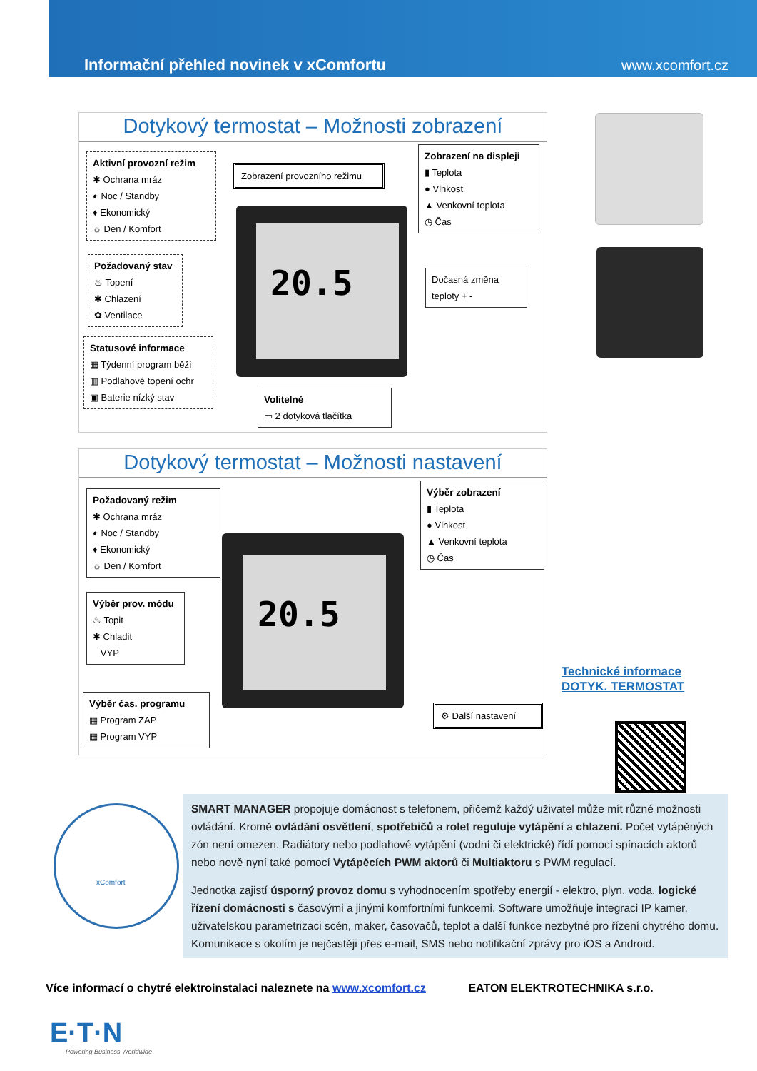Informační přehled novinek v xComfortu www.xcomfort.cz
Dotykový termostat – Možnosti zobrazení
Aktivní provozní režim
✱ Ochrana mráz
◐ Noc / Standby
♦ Ekonomický
☼ Den / Komfort
Požadovaný stav
♨ Topení
✱ Chlazení
✿ Ventilace
Statusové informace
▦ Týdenní program běží
▥ Podlahové topení ochr
▣ Baterie nízký stav
Zobrazení provozního režimu
Zobrazení na displeji
▮ Teplota
● Vlhkost
▲ Venkovní teplota
◷ Čas
Dočasná změna
teploty + -
Volitelně
▭ 2 dotyková tlačítka
20.5
Dotykový termostat – Možnosti nastavení
Požadovaný režim
✱ Ochrana mráz
◐ Noc / Standby
♦ Ekonomický
☼ Den / Komfort
Výběr prov. módu
♨ Topit
✱ Chladit
VYP
Výběr čas. programu
▦ Program ZAP
▦ Program VYP
Výběr zobrazení
▮ Teplota
● Vlhkost
▲ Venkovní teplota
◷ Čas
⚙ Další nastavení
20.5
Technické informace
DOTYK. TERMOSTAT
xComfort
SMART MANAGER propojuje domácnost s telefonem, přičemž každý uživatel může mít různé možnosti ovládání. Kromě ovládání osvětlení, spotřebičů a rolet reguluje vytápění a chlazení. Počet vytápěných zón není omezen. Radiátory nebo podlahové vytápění (vodní či elektrické) řídí pomocí spínacích aktorů nebo nově nyní také pomocí Vytápěcích PWM aktorů či Multiaktoru s PWM regulací.
Jednotka zajistí úsporný provoz domu s vyhodnocením spotřeby energií - elektro, plyn, voda, logické řízení domácnosti s časovými a jinými komfortními funkcemi. Software umožňuje integraci IP kamer, uživatelskou parametrizaci scén, maker, časovačů, teplot a další funkce nezbytné pro řízení chytrého domu. Komunikace s okolím je nejčastěji přes e-mail, SMS nebo notifikační zprávy pro iOS a Android.
Více informací o chytré elektroinstalaci naleznete na www.xcomfort.cz EATON ELEKTROTECHNIKA s.r.o.
E·T·N
Powering Business Worldwide